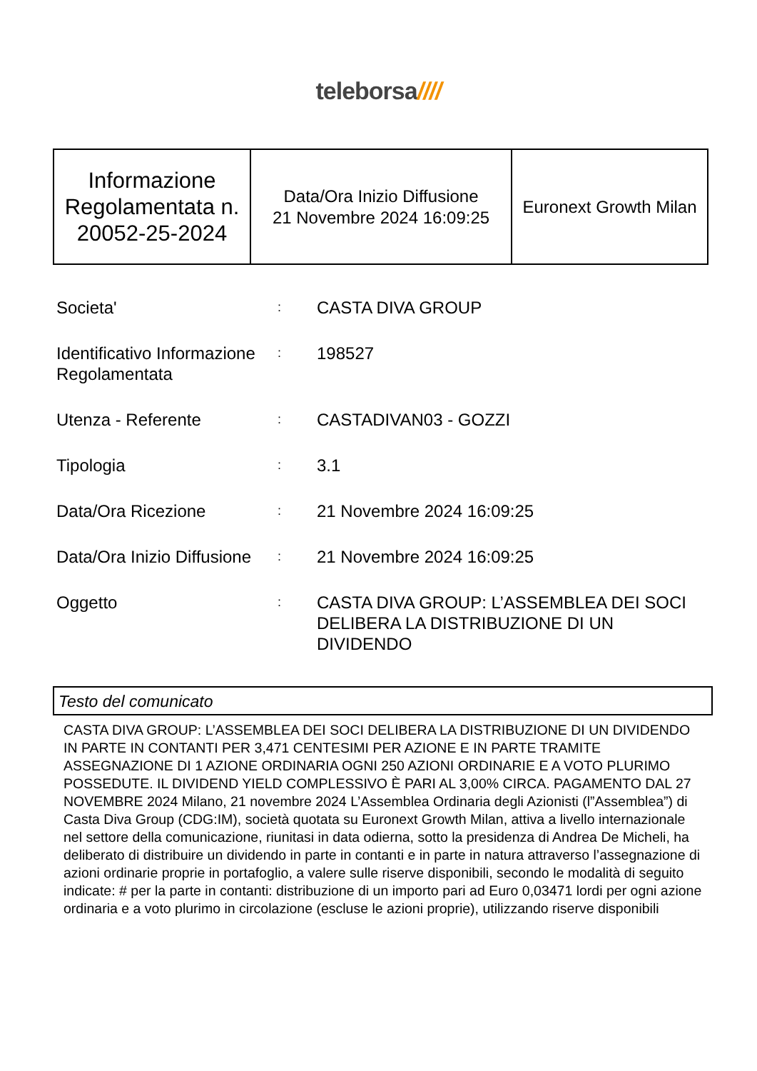teleborsa////
| Informazione Regolamentata n. 20052-25-2024 | Data/Ora Inizio Diffusione 21 Novembre 2024 16:09:25 | Euronext Growth Milan |
| Societa' | : | CASTA DIVA GROUP |
| Identificativo Informazione Regolamentata | : | 198527 |
| Utenza - Referente | : | CASTADIVAN03 - GOZZI |
| Tipologia | : | 3.1 |
| Data/Ora Ricezione | : | 21 Novembre 2024 16:09:25 |
| Data/Ora Inizio Diffusione | : | 21 Novembre 2024 16:09:25 |
| Oggetto | : | CASTA DIVA GROUP: L’ASSEMBLEA DEI SOCI DELIBERA LA DISTRIBUZIONE DI UN DIVIDENDO |
Testo del comunicato
CASTA DIVA GROUP: L’ASSEMBLEA DEI SOCI DELIBERA LA DISTRIBUZIONE DI UN DIVIDENDO IN PARTE IN CONTANTI PER 3,471 CENTESIMI PER AZIONE E IN PARTE TRAMITE ASSEGNAZIONE DI 1 AZIONE ORDINARIA OGNI 250 AZIONI ORDINARIE E A VOTO PLURIMO POSSEDUTE. IL DIVIDEND YIELD COMPLESSIVO È PARI AL 3,00% CIRCA. PAGAMENTO DAL 27 NOVEMBRE 2024 Milano, 21 novembre 2024 L’Assemblea Ordinaria degli Azionisti (l”Assemblea”) di Casta Diva Group (CDG:IM), società quotata su Euronext Growth Milan, attiva a livello internazionale nel settore della comunicazione, riunitasi in data odierna, sotto la presidenza di Andrea De Micheli, ha deliberato di distribuire un dividendo in parte in contanti e in parte in natura attraverso l’assegnazione di azioni ordinarie proprie in portafoglio, a valere sulle riserve disponibili, secondo le modalità di seguito indicate: # per la parte in contanti: distribuzione di un importo pari ad Euro 0,03471 lordi per ogni azione ordinaria e a voto plurimo in circolazione (escluse le azioni proprie), utilizzando riserve disponibili